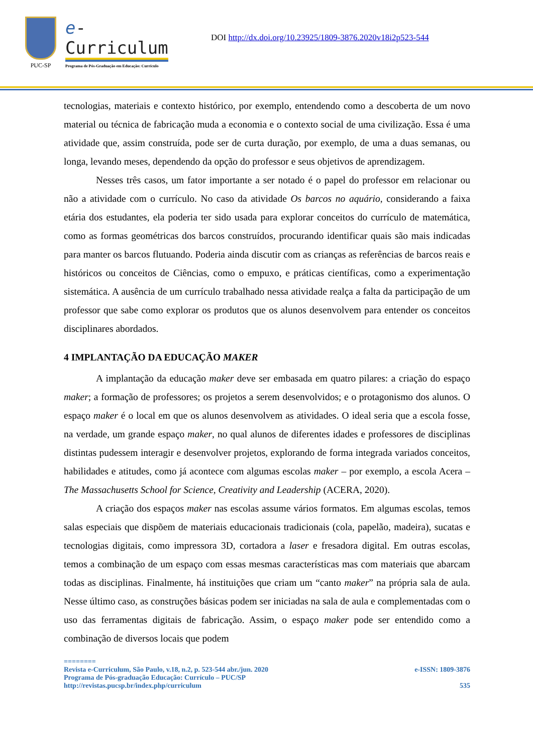PUC-SP
e-Curriculum
Programa de Pós-Graduação em Educação: Currículo
DOI http://dx.doi.org/10.23925/1809-3876.2020v18i2p523-544
tecnologias, materiais e contexto histórico, por exemplo, entendendo como a descoberta de um novo material ou técnica de fabricação muda a economia e o contexto social de uma civilização. Essa é uma atividade que, assim construída, pode ser de curta duração, por exemplo, de uma a duas semanas, ou longa, levando meses, dependendo da opção do professor e seus objetivos de aprendizagem.
Nesses três casos, um fator importante a ser notado é o papel do professor em relacionar ou não a atividade com o currículo. No caso da atividade Os barcos no aquário, considerando a faixa etária dos estudantes, ela poderia ter sido usada para explorar conceitos do currículo de matemática, como as formas geométricas dos barcos construídos, procurando identificar quais são mais indicadas para manter os barcos flutuando. Poderia ainda discutir com as crianças as referências de barcos reais e históricos ou conceitos de Ciências, como o empuxo, e práticas científicas, como a experimentação sistemática. A ausência de um currículo trabalhado nessa atividade realça a falta da participação de um professor que sabe como explorar os produtos que os alunos desenvolvem para entender os conceitos disciplinares abordados.
4 IMPLANTAÇÃO DA EDUCAÇÃO MAKER
A implantação da educação maker deve ser embasada em quatro pilares: a criação do espaço maker; a formação de professores; os projetos a serem desenvolvidos; e o protagonismo dos alunos. O espaço maker é o local em que os alunos desenvolvem as atividades. O ideal seria que a escola fosse, na verdade, um grande espaço maker, no qual alunos de diferentes idades e professores de disciplinas distintas pudessem interagir e desenvolver projetos, explorando de forma integrada variados conceitos, habilidades e atitudes, como já acontece com algumas escolas maker – por exemplo, a escola Acera – The Massachusetts School for Science, Creativity and Leadership (ACERA, 2020).
A criação dos espaços maker nas escolas assume vários formatos. Em algumas escolas, temos salas especiais que dispõem de materiais educacionais tradicionais (cola, papelão, madeira), sucatas e tecnologias digitais, como impressora 3D, cortadora a laser e fresadora digital. Em outras escolas, temos a combinação de um espaço com essas mesmas características mas com materiais que abarcam todas as disciplinas. Finalmente, há instituições que criam um “canto maker” na própria sala de aula. Nesse último caso, as construções básicas podem ser iniciadas na sala de aula e complementadas com o uso das ferramentas digitais de fabricação. Assim, o espaço maker pode ser entendido como a combinação de diversos locais que podem
========
Revista e-Curriculum, São Paulo, v.18, n.2, p. 523-544 abr./jun. 2020 e-ISSN: 1809-3876
Programa de Pós-graduação Educação: Currículo – PUC/SP
http://revistas.pucsp.br/index.php/curriculum 535